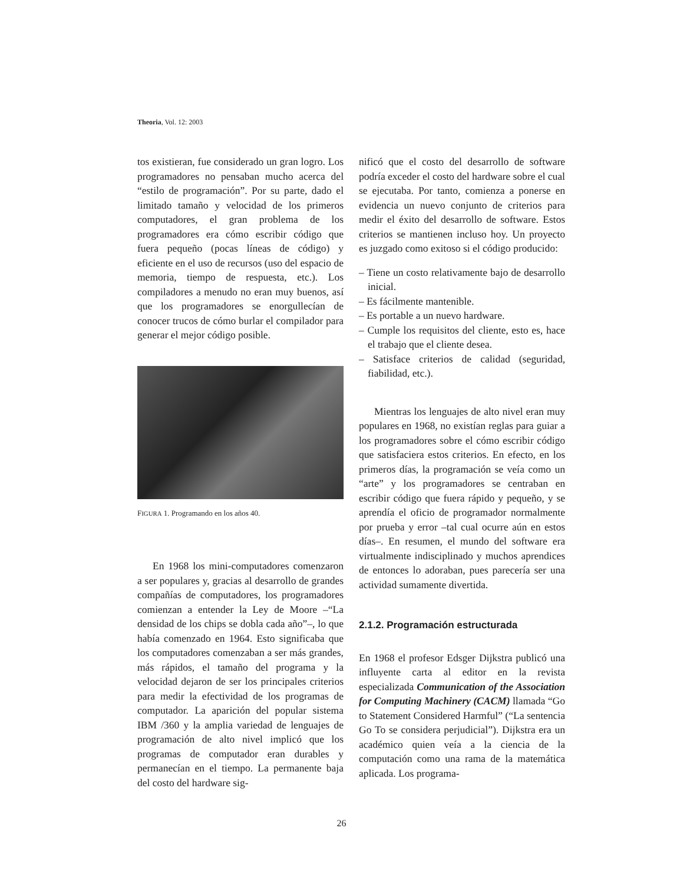Theoria, Vol. 12: 2003
tos existieran, fue considerado un gran logro. Los programadores no pensaban mucho acerca del “estilo de programación”. Por su parte, dado el limitado tamaño y velocidad de los primeros computadores, el gran problema de los programadores era cómo escribir código que fuera pequeño (pocas líneas de código) y eficiente en el uso de recursos (uso del espacio de memoria, tiempo de respuesta, etc.). Los compiladores a menudo no eran muy buenos, así que los programadores se enorgullecían de conocer trucos de cómo burlar el compilador para generar el mejor código posible.
FIGURA 1. Programando en los años 40.
En 1968 los mini-computadores comenzaron a ser populares y, gracias al desarrollo de grandes compañías de computadores, los programadores comienzan a entender la Ley de Moore –“La densidad de los chips se dobla cada año”–, lo que había comenzado en 1964. Esto significaba que los computadores comenzaban a ser más grandes, más rápidos, el tamaño del programa y la velocidad dejaron de ser los principales criterios para medir la efectividad de los programas de computador. La aparición del popular sistema IBM /360 y la amplia variedad de lenguajes de programación de alto nivel implicó que los programas de computador eran durables y permanecían en el tiempo. La permanente baja del costo del hardware sig-
nificó que el costo del desarrollo de software podría exceder el costo del hardware sobre el cual se ejecutaba. Por tanto, comienza a ponerse en evidencia un nuevo conjunto de criterios para medir el éxito del desarrollo de software. Estos criterios se mantienen incluso hoy. Un proyecto es juzgado como exitoso si el código producido:
– Tiene un costo relativamente bajo de desarrollo inicial.
– Es fácilmente mantenible.
– Es portable a un nuevo hardware.
– Cumple los requisitos del cliente, esto es, hace el trabajo que el cliente desea.
– Satisface criterios de calidad (seguridad, fiabilidad, etc.).
Mientras los lenguajes de alto nivel eran muy populares en 1968, no existían reglas para guiar a los programadores sobre el cómo escribir código que satisfaciera estos criterios. En efecto, en los primeros días, la programación se veía como un “arte” y los programadores se centraban en escribir código que fuera rápido y pequeño, y se aprendía el oficio de programador normalmente por prueba y error –tal cual ocurre aún en estos días–. En resumen, el mundo del software era virtualmente indisciplinado y muchos aprendices de entonces lo adoraban, pues parecería ser una actividad sumamente divertida.
2.1.2. Programación estructurada
En 1968 el profesor Edsger Dijkstra publicó una influyente carta al editor en la revista especializada Communication of the Association for Computing Machinery (CACM) llamada “Go to Statement Considered Harmful” (“La sentencia Go To se considera perjudicial”). Dijkstra era un académico quien veía a la ciencia de la computación como una rama de la matemática aplicada. Los programa-
26